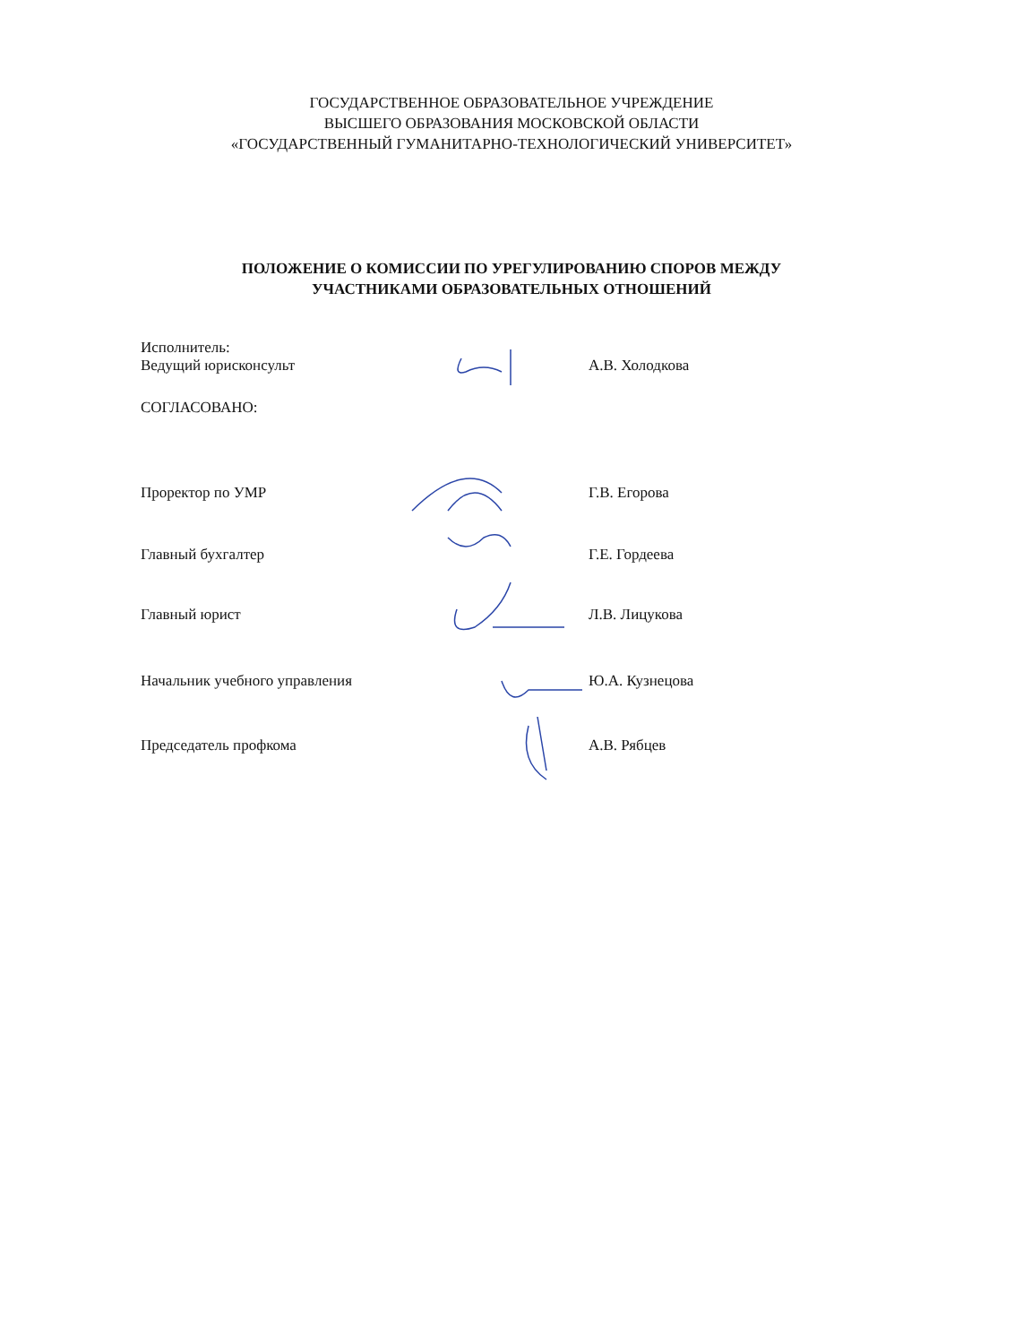ГОСУДАРСТВЕННОЕ ОБРАЗОВАТЕЛЬНОЕ УЧРЕЖДЕНИЕ
ВЫСШЕГО ОБРАЗОВАНИЯ МОСКОВСКОЙ ОБЛАСТИ
«ГОСУДАРСТВЕННЫЙ ГУМАНИТАРНО-ТЕХНОЛОГИЧЕСКИЙ УНИВЕРСИТЕТ»
ПОЛОЖЕНИЕ О КОМИССИИ ПО УРЕГУЛИРОВАНИЮ СПОРОВ МЕЖДУ
УЧАСТНИКАМИ ОБРАЗОВАТЕЛЬНЫХ ОТНОШЕНИЙ
Исполнитель:
Ведущий юрисконсульт А.В. Холодкова
СОГЛАСОВАНО:
Проректор по УМР Г.В. Егорова
Главный бухгалтер Г.Е. Гордеева
Главный юрист Л.В. Лицукова
Начальник учебного управления Ю.А. Кузнецова
Председатель профкома А.В. Рябцев